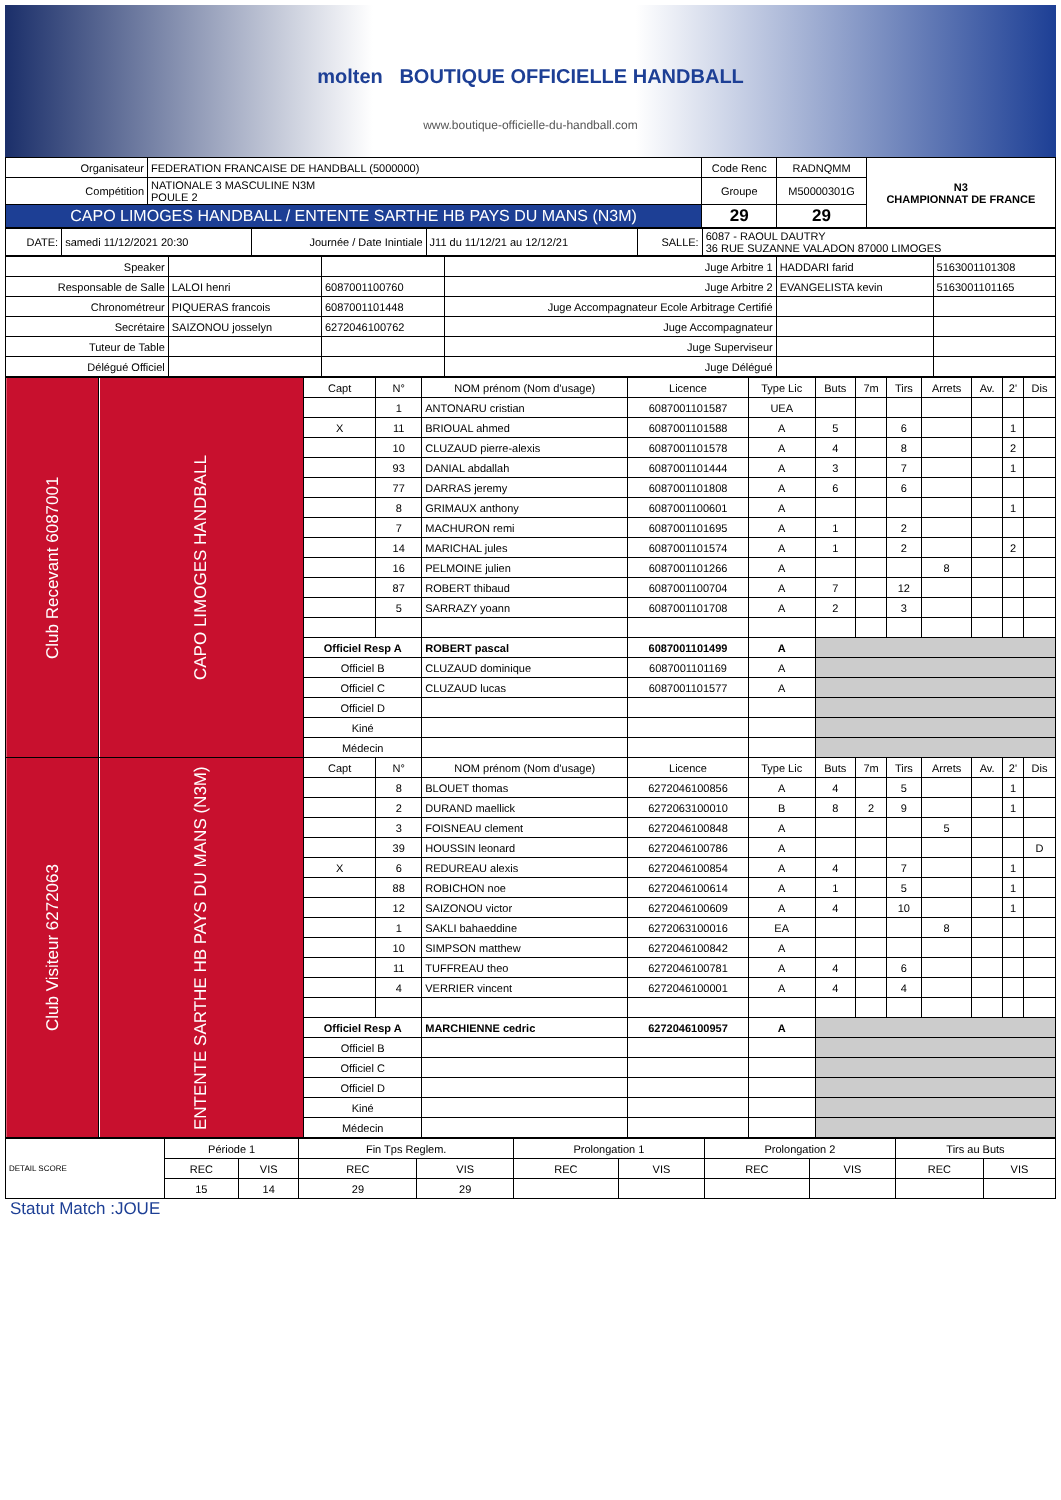molten BOUTIQUE OFFICIELLE HANDBALL
www.boutique-officielle-du-handball.com
| Organisateur | FEDERATION FRANCAISE DE HANDBALL (5000000) | Code Renc | RADNQMM | N3 CHAMPIONNAT DE FRANCE |
| Compétition | NATIONALE 3 MASCULINE N3M POULE 2 | Groupe | M50000301G | |
| CAPO LIMOGES HANDBALL / ENTENTE SARTHE HB PAYS DU MANS (N3M) | | 29 | 29 | |
| DATE: | samedi 11/12/2021 20:30 | Journée / Date Inintiale | J11 du 11/12/21 au 12/12/21 | SALLE: | 6087 - RAOUL DAUTRY 36 RUE SUZANNE VALADON 87000 LIMOGES |
| Speaker | | | Juge Arbitre 1 | HADDARI farid | 5163001101308 |
| Responsable de Salle | LALOI henri | 6087001100760 | Juge Arbitre 2 | EVANGELISTA kevin | 5163001101165 |
| Chronométreur | PIQUERAS francois | 6087001101448 | Juge Accompagnateur Ecole Arbitrage Certifié | | |
| Secrétaire | SAIZONOU josselyn | 6272046100762 | Juge Accompagnateur | | |
| Tuteur de Table | | | Juge Superviseur | | |
| Délégué Officiel | | | Juge Délégué | | |
| Club Recevant 6087001 | CAPO LIMOGES HANDBALL | Capt | N° | NOM prénom (Nom d'usage) | Licence | Type Lic | Buts | 7m | Tirs | Arrets | Av. | 2' | Dis |
| | | | 1 | ANTONARU cristian | 6087001101587 | UEA | | | | | | | |
| | | X | 11 | BRIOUAL ahmed | 6087001101588 | A | 5 | | 6 | | | 1 | |
| | | | 10 | CLUZAUD pierre-alexis | 6087001101578 | A | 4 | | 8 | | | 2 | |
| | | | 93 | DANIAL abdallah | 6087001101444 | A | 3 | | 7 | | | 1 | |
| | | | 77 | DARRAS jeremy | 6087001101808 | A | 6 | | 6 | | | | |
| | | | 8 | GRIMAUX anthony | 6087001100601 | A | | | | | | 1 | |
| | | | 7 | MACHURON remi | 6087001101695 | A | 1 | | 2 | | | | |
| | | | 14 | MARICHAL jules | 6087001101574 | A | 1 | | 2 | | | 2 | |
| | | | 16 | PELMOINE julien | 6087001101266 | A | | | | 8 | | | |
| | | | 87 | ROBERT thibaud | 6087001100704 | A | 7 | | 12 | | | | |
| | | | 5 | SARRAZY yoann | 6087001101708 | A | 2 | | 3 | | | | |
| | | Officiel Resp A | | ROBERT pascal | 6087001101499 | A | | | | | | | |
| | | Officiel B | | CLUZAUD dominique | 6087001101169 | A | | | | | | | |
| | | Officiel C | | CLUZAUD lucas | 6087001101577 | A | | | | | | | |
| | | Officiel D | | | | | | | | | | | |
| | | Kiné | | | | | | | | | | | |
| | | Médecin | | | | | | | | | | | |
| Club Visiteur 6272063 | ENTENTE SARTHE HB PAYS DU MANS (N3M) | Capt | N° | NOM prénom (Nom d'usage) | Licence | Type Lic | Buts | 7m | Tirs | Arrets | Av. | 2' | Dis |
| | | | 8 | BLOUET thomas | 6272046100856 | A | 4 | | 5 | | | 1 | |
| | | | 2 | DURAND maellick | 6272063100010 | B | 8 | 2 | 9 | | | 1 | |
| | | | 3 | FOISNEAU clement | 6272046100848 | A | | | | 5 | | | |
| | | | 39 | HOUSSIN leonard | 6272046100786 | A | | | | | | | D |
| | | X | 6 | REDUREAU alexis | 6272046100854 | A | 4 | | 7 | | | 1 | |
| | | | 88 | ROBICHON noe | 6272046100614 | A | 1 | | 5 | | | 1 | |
| | | | 12 | SAIZONOU victor | 6272046100609 | A | 4 | | 10 | | | 1 | |
| | | | 1 | SAKLI bahaeddine | 6272063100016 | EA | | | | 8 | | | |
| | | | 10 | SIMPSON matthew | 6272046100842 | A | | | | | | | |
| | | | 11 | TUFFREAU theo | 6272046100781 | A | 4 | | 6 | | | | |
| | | | 4 | VERRIER vincent | 6272046100001 | A | 4 | | 4 | | | | |
| | | Officiel Resp A | | MARCHIENNE cedric | 6272046100957 | A | | | | | | | |
| | | Officiel B | | | | | | | | | | | |
| | | Officiel C | | | | | | | | | | | |
| | | Officiel D | | | | | | | | | | | |
| | | Kiné | | | | | | | | | | | |
| | | Médecin | | | | | | | | | | | |
| DETAIL SCORE | Période 1 | | Fin Tps Reglem. | | Prolongation 1 | | Prolongation 2 | | Tirs au Buts | |
| | REC | VIS | REC | VIS | REC | VIS | REC | VIS | REC | VIS |
| | 15 | 14 | 29 | 29 | | | | | | |
Statut Match :JOUE